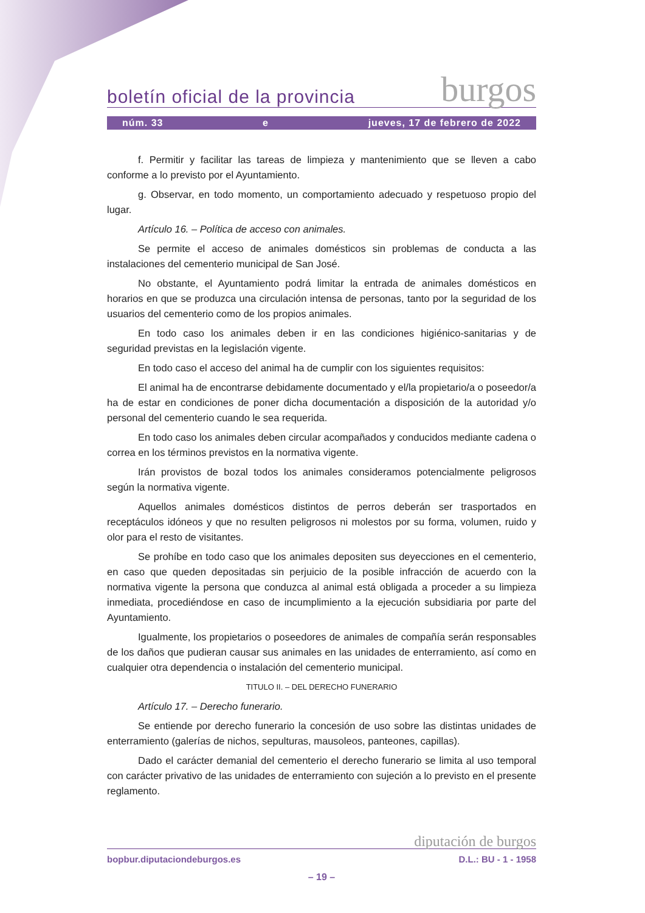boletín oficial de la provincia burgos
núm. 33 e jueves, 17 de febrero de 2022
f. Permitir y facilitar las tareas de limpieza y mantenimiento que se lleven a cabo conforme a lo previsto por el Ayuntamiento.
g. Observar, en todo momento, un comportamiento adecuado y respetuoso propio del lugar.
Artículo 16. – Política de acceso con animales.
Se permite el acceso de animales domésticos sin problemas de conducta a las instalaciones del cementerio municipal de San José.
No obstante, el Ayuntamiento podrá limitar la entrada de animales domésticos en horarios en que se produzca una circulación intensa de personas, tanto por la seguridad de los usuarios del cementerio como de los propios animales.
En todo caso los animales deben ir en las condiciones higiénico-sanitarias y de seguridad previstas en la legislación vigente.
En todo caso el acceso del animal ha de cumplir con los siguientes requisitos:
El animal ha de encontrarse debidamente documentado y el/la propietario/a o poseedor/a ha de estar en condiciones de poner dicha documentación a disposición de la autoridad y/o personal del cementerio cuando le sea requerida.
En todo caso los animales deben circular acompañados y conducidos mediante cadena o correa en los términos previstos en la normativa vigente.
Irán provistos de bozal todos los animales consideramos potencialmente peligrosos según la normativa vigente.
Aquellos animales domésticos distintos de perros deberán ser trasportados en receptáculos idóneos y que no resulten peligrosos ni molestos por su forma, volumen, ruido y olor para el resto de visitantes.
Se prohíbe en todo caso que los animales depositen sus deyecciones en el cementerio, en caso que queden depositadas sin perjuicio de la posible infracción de acuerdo con la normativa vigente la persona que conduzca al animal está obligada a proceder a su limpieza inmediata, procediéndose en caso de incumplimiento a la ejecución subsidiaria por parte del Ayuntamiento.
Igualmente, los propietarios o poseedores de animales de compañía serán responsables de los daños que pudieran causar sus animales en las unidades de enterramiento, así como en cualquier otra dependencia o instalación del cementerio municipal.
TITULO II. – DEL DERECHO FUNERARIO
Artículo 17. – Derecho funerario.
Se entiende por derecho funerario la concesión de uso sobre las distintas unidades de enterramiento (galerías de nichos, sepulturas, mausoleos, panteones, capillas).
Dado el carácter demanial del cementerio el derecho funerario se limita al uso temporal con carácter privativo de las unidades de enterramiento con sujeción a lo previsto en el presente reglamento.
diputación de burgos
bopbur.diputaciondeburgos.es D.L.: BU - 1 - 1958
– 19 –